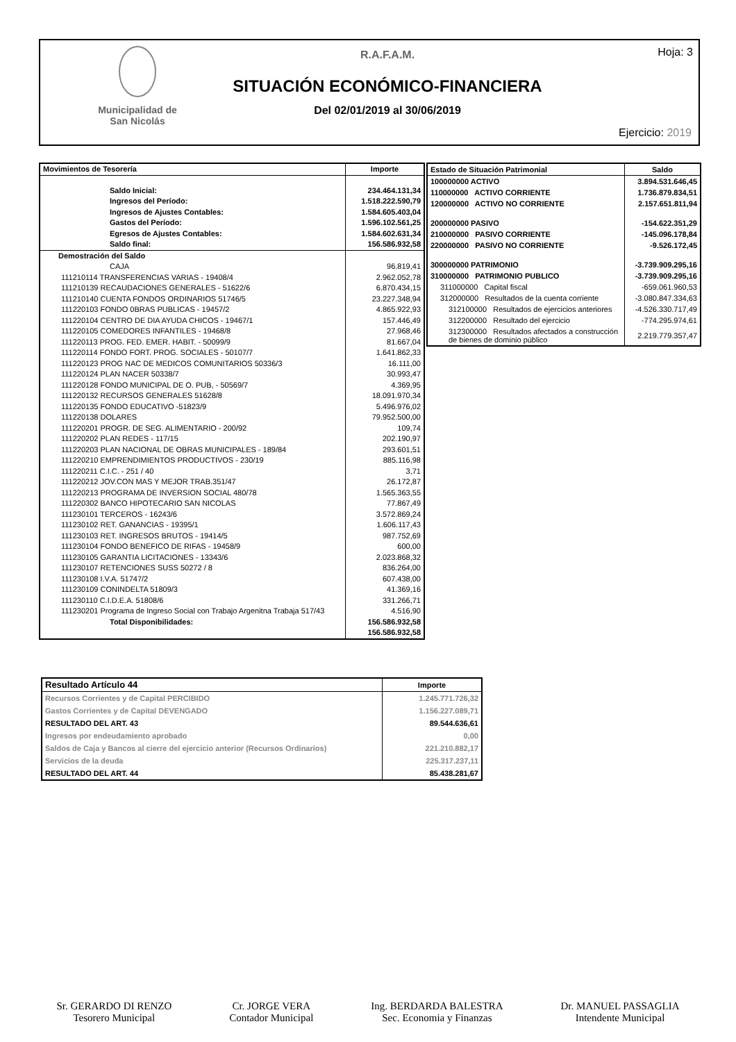Municipalidad de
San Nicolás
R.A.F.A.M.
SITUACIÓN ECONÓMICO-FINANCIERA
Del 02/01/2019 al 30/06/2019
Hoja: 3
Ejercicio: 2019
| Movimientos de Tesorería | Importe |
| --- | --- |
| Saldo Inicial: | 234.464.131,34 |
| Ingresos del Período: | 1.518.222.590,79 |
| Ingresos de Ajustes Contables: | 1.584.605.403,04 |
| Gastos del Período: | 1.596.102.561,25 |
| Egresos de Ajustes Contables: | 1.584.602.631,34 |
| Saldo final: | 156.586.932,58 |
| Demostración del Saldo | |
| CAJA | 96.819,41 |
| 111210114 TRANSFERENCIAS VARIAS - 19408/4 | 2.962.052,78 |
| 111210139 RECAUDACIONES GENERALES - 51622/6 | 6.870.434,15 |
| 111210140 CUENTA FONDOS ORDINARIOS 51746/5 | 23.227.348,94 |
| 111220103 FONDO 0BRAS PUBLICAS - 19457/2 | 4.865.922,93 |
| 111220104 CENTRO DE DIA AYUDA CHICOS - 19467/1 | 157.446,49 |
| 111220105 COMEDORES INFANTILES - 19468/8 | 27.968,46 |
| 111220113 PROG. FED. EMER. HABIT. - 50099/9 | 81.667,04 |
| 111220114 FONDO FORT. PROG. SOCIALES - 50107/7 | 1.641.862,33 |
| 111220123 PROG NAC DE MEDICOS COMUNITARIOS 50336/3 | 16.111,00 |
| 111220124 PLAN NACER 50338/7 | 30.993,47 |
| 111220128 FONDO MUNICIPAL DE O. PUB, - 50569/7 | 4.369,95 |
| 111220132 RECURSOS GENERALES 51628/8 | 18.091.970,34 |
| 111220135 FONDO EDUCATIVO -51823/9 | 5.496.976,02 |
| 111220138 DOLARES | 79.952.500,00 |
| 111220201 PROGR. DE SEG. ALIMENTARIO - 200/92 | 109,74 |
| 111220202 PLAN REDES - 117/15 | 202.190,97 |
| 111220203 PLAN NACIONAL DE OBRAS MUNICIPALES - 189/84 | 293.601,51 |
| 111220210 EMPRENDIMIENTOS PRODUCTIVOS - 230/19 | 885.116,98 |
| 111220211 C.I.C. - 251 / 40 | 3,71 |
| 111220212 JOV.CON MAS Y MEJOR TRAB.351/47 | 26.172,87 |
| 111220213 PROGRAMA DE INVERSION SOCIAL 480/78 | 1.565.363,55 |
| 111220302 BANCO HIPOTECARIO SAN NICOLAS | 77.867,49 |
| 111230101 TERCEROS - 16243/6 | 3.572.869,24 |
| 111230102 RET. GANANCIAS - 19395/1 | 1.606.117,43 |
| 111230103 RET. INGRESOS BRUTOS - 19414/5 | 987.752,69 |
| 111230104 FONDO BENEFICO DE RIFAS - 19458/9 | 600,00 |
| 111230105 GARANTIA LICITACIONES - 13343/6 | 2.023.868,32 |
| 111230107 RETENCIONES SUSS 50272 / 8 | 836.264,00 |
| 111230108 I.V.A. 51747/2 | 607.438,00 |
| 111230109 CONINDELTA 51809/3 | 41.369,16 |
| 111230110 C.I.D.E.A. 51808/6 | 331.266,71 |
| 111230201 Programa de Ingreso Social con Trabajo Argenitna Trabaja 517/43 | 4.516,90 |
| Total Disponibilidades: | 156.586.932,58 |
| | 156.586.932,58 |
| Estado de Situación Patrimonial | Saldo |
| --- | --- |
| 100000000 ACTIVO | 3.894.531.646,45 |
| 110000000 ACTIVO CORRIENTE | 1.736.879.834,51 |
| 120000000 ACTIVO NO CORRIENTE | 2.157.651.811,94 |
| 200000000 PASIVO | -154.622.351,29 |
| 210000000 PASIVO CORRIENTE | -145.096.178,84 |
| 220000000 PASIVO NO CORRIENTE | -9.526.172,45 |
| 300000000 PATRIMONIO | -3.739.909.295,16 |
| 310000000 PATRIMONIO PUBLICO | -3.739.909.295,16 |
| 311000000 Capital fiscal | -659.061.960,53 |
| 312000000 Resultados de la cuenta corriente | -3.080.847.334,63 |
| 312100000 Resultados de ejercicios anteriores | -4.526.330.717,49 |
| 312200000 Resultado del ejercicio | -774.295.974,61 |
| 312300000 Resultados afectados a construcción de bienes de dominio público | 2.219.779.357,47 |
| Resultado Artículo 44 | Importe |
| --- | --- |
| Recursos Corrientes y de Capital PERCIBIDO | 1.245.771.726,32 |
| Gastos Corrientes y de Capital DEVENGADO | 1.156.227.089,71 |
| RESULTADO DEL ART. 43 | 89.544.636,61 |
| Ingresos por endeudamiento aprobado | 0,00 |
| Saldos de Caja y Bancos al cierre del ejercicio anterior (Recursos Ordinarios) | 221.210.882,17 |
| Servicios de la deuda | 225.317.237,11 |
| RESULTADO DEL ART. 44 | 85.438.281,67 |
Sr. GERARDO DI RENZO
Tesorero Municipal
Cr. JORGE VERA
Contador Municipal
Ing. BERDARDA BALESTRA
Sec. Economia y Finanzas
Dr. MANUEL PASSAGLIA
Intendente Municipal